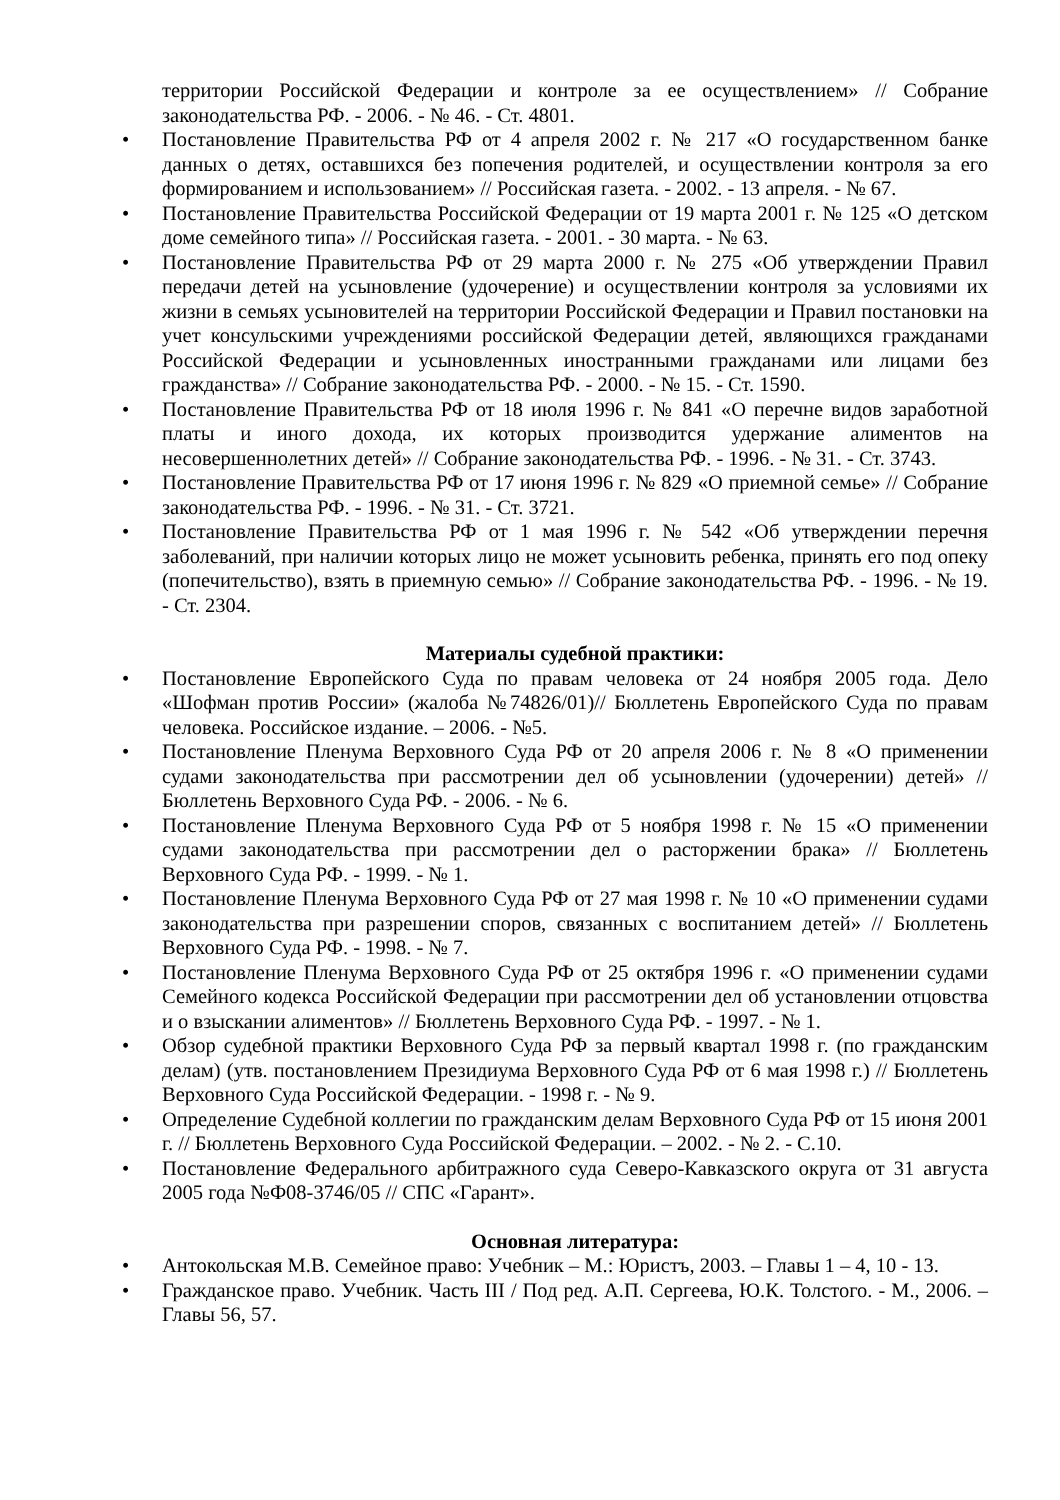территории Российской Федерации и контроле за ее осуществлением» // Собрание законодательства РФ. - 2006. - № 46. - Ст. 4801.
• Постановление Правительства РФ от 4 апреля 2002 г. № 217 «О государственном банке данных о детях, оставшихся без попечения родителей, и осуществлении контроля за его формированием и использованием» // Российская газета. - 2002. - 13 апреля. - № 67.
• Постановление Правительства Российской Федерации от 19 марта 2001 г. № 125 «О детском доме семейного типа» // Российская газета. - 2001. - 30 марта. - № 63.
• Постановление Правительства РФ от 29 марта 2000 г. № 275 «Об утверждении Правил передачи детей на усыновление (удочерение) и осуществлении контроля за условиями их жизни в семьях усыновителей на территории Российской Федерации и Правил постановки на учет консульскими учреждениями российской Федерации детей, являющихся гражданами Российской Федерации и усыновленных иностранными гражданами или лицами без гражданства» // Собрание законодательства РФ. - 2000. - № 15. - Ст. 1590.
• Постановление Правительства РФ от 18 июля 1996 г. № 841 «О перечне видов заработной платы и иного дохода, их которых производится удержание алиментов на несовершеннолетних детей» // Собрание законодательства РФ. - 1996. - № 31. - Ст. 3743.
• Постановление Правительства РФ от 17 июня 1996 г. № 829 «О приемной семье» // Собрание законодательства РФ. - 1996. - № 31. - Ст. 3721.
• Постановление Правительства РФ от 1 мая 1996 г. № 542 «Об утверждении перечня заболеваний, при наличии которых лицо не может усыновить ребенка, принять его под опеку (попечительство), взять в приемную семью» // Собрание законодательства РФ. - 1996. - № 19. - Ст. 2304.
Материалы судебной практики:
• Постановление Европейского Суда по правам человека от 24 ноября 2005 года. Дело «Шофман против России» (жалоба №74826/01)// Бюллетень Европейского Суда по правам человека. Российское издание. – 2006. - №5.
• Постановление Пленума Верховного Суда РФ от 20 апреля 2006 г. № 8 «О применении судами законодательства при рассмотрении дел об усыновлении (удочерении) детей» // Бюллетень Верховного Суда РФ. - 2006. - № 6.
• Постановление Пленума Верховного Суда РФ от 5 ноября 1998 г. № 15 «О применении судами законодательства при рассмотрении дел о расторжении брака» // Бюллетень Верховного Суда РФ. - 1999. - № 1.
• Постановление Пленума Верховного Суда РФ от 27 мая 1998 г. № 10 «О применении судами законодательства при разрешении споров, связанных с воспитанием детей» // Бюллетень Верховного Суда РФ. - 1998. - № 7.
• Постановление Пленума Верховного Суда РФ от 25 октября 1996 г. «О применении судами Семейного кодекса Российской Федерации при рассмотрении дел об установлении отцовства и о взыскании алиментов» // Бюллетень Верховного Суда РФ. - 1997. - № 1.
• Обзор судебной практики Верховного Суда РФ за первый квартал 1998 г. (по гражданским делам) (утв. постановлением Президиума Верховного Суда РФ от 6 мая 1998 г.) // Бюллетень Верховного Суда Российской Федерации. - 1998 г. - № 9.
• Определение Судебной коллегии по гражданским делам Верховного Суда РФ от 15 июня 2001 г. // Бюллетень Верховного Суда Российской Федерации. – 2002. - № 2. - С.10.
• Постановление Федерального арбитражного суда Северо-Кавказского округа от 31 августа 2005 года №Ф08-3746/05 // СПС «Гарант».
Основная литература:
• Антокольская М.В. Семейное право: Учебник – М.: Юристъ, 2003. – Главы 1 – 4, 10 - 13.
• Гражданское право. Учебник. Часть III / Под ред. А.П. Сергеева, Ю.К. Толстого. - М., 2006. – Главы 56, 57.